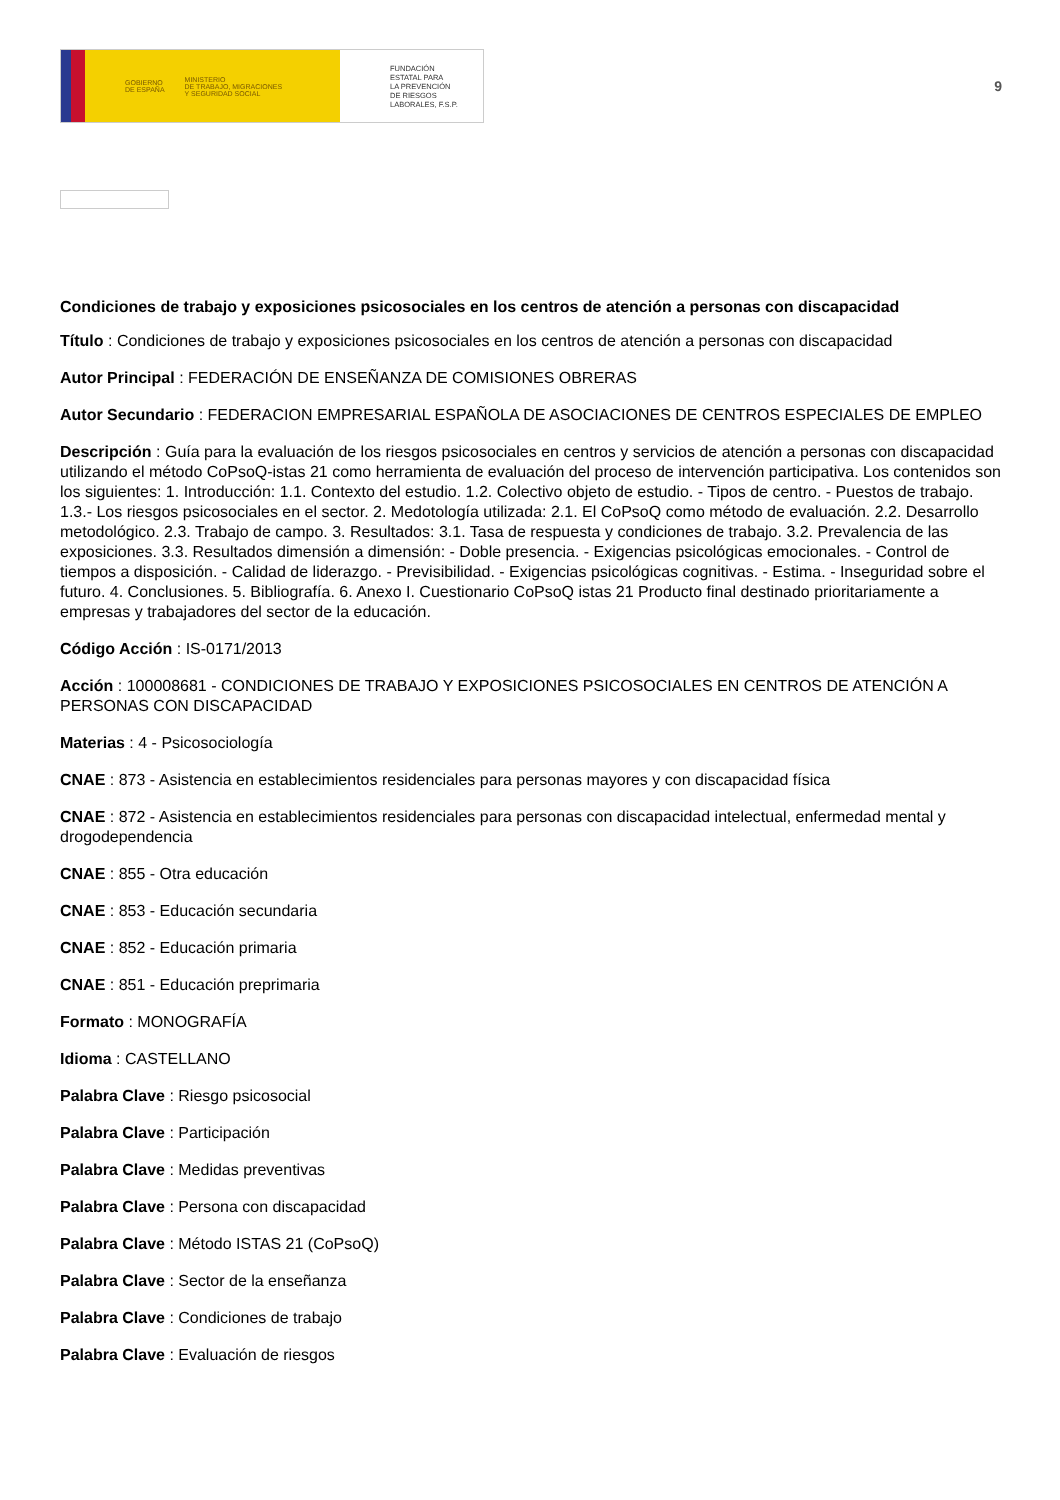GOBIERNO
DE ESPAÑA MINISTERIO
DE TRABAJO, MIGRACIONES
Y SEGURIDAD SOCIAL
FUNDACIÓN
ESTATAL PARA
LA PREVENCIÓN
DE RIESGOS
LABORALES, F.S.P.
9
Condiciones de trabajo y exposiciones psicosociales en los centros de atención a personas con discapacidad
Título : Condiciones de trabajo y exposiciones psicosociales en los centros de atención a personas con discapacidad
Autor Principal : FEDERACIÓN DE ENSEÑANZA DE COMISIONES OBRERAS
Autor Secundario : FEDERACION EMPRESARIAL ESPAÑOLA DE ASOCIACIONES DE CENTROS ESPECIALES DE EMPLEO
Descripción : Guía para la evaluación de los riesgos psicosociales en centros y servicios de atención a personas con discapacidad utilizando el método CoPsoQ-istas 21 como herramienta de evaluación del proceso de intervención participativa. Los contenidos son los siguientes: 1. Introducción: 1.1. Contexto del estudio. 1.2. Colectivo objeto de estudio. - Tipos de centro. - Puestos de trabajo. 1.3.- Los riesgos psicosociales en el sector. 2. Medotología utilizada: 2.1. El CoPsoQ como método de evaluación. 2.2. Desarrollo metodológico. 2.3. Trabajo de campo. 3. Resultados: 3.1. Tasa de respuesta y condiciones de trabajo. 3.2. Prevalencia de las exposiciones. 3.3. Resultados dimensión a dimensión: - Doble presencia. - Exigencias psicológicas emocionales. - Control de tiempos a disposición. - Calidad de liderazgo. - Previsibilidad. - Exigencias psicológicas cognitivas. - Estima. - Inseguridad sobre el futuro. 4. Conclusiones. 5. Bibliografía. 6. Anexo I. Cuestionario CoPsoQ istas 21 Producto final destinado prioritariamente a empresas y trabajadores del sector de la educación.
Código Acción : IS-0171/2013
Acción : 100008681 - CONDICIONES DE TRABAJO Y EXPOSICIONES PSICOSOCIALES EN CENTROS DE ATENCIÓN A PERSONAS CON DISCAPACIDAD
Materias : 4 - Psicosociología
CNAE : 873 - Asistencia en establecimientos residenciales para personas mayores y con discapacidad física
CNAE : 872 - Asistencia en establecimientos residenciales para personas con discapacidad intelectual, enfermedad mental y drogodependencia
CNAE : 855 - Otra educación
CNAE : 853 - Educación secundaria
CNAE : 852 - Educación primaria
CNAE : 851 - Educación preprimaria
Formato : MONOGRAFÍA
Idioma : CASTELLANO
Palabra Clave : Riesgo psicosocial
Palabra Clave : Participación
Palabra Clave : Medidas preventivas
Palabra Clave : Persona con discapacidad
Palabra Clave : Método ISTAS 21 (CoPsoQ)
Palabra Clave : Sector de la enseñanza
Palabra Clave : Condiciones de trabajo
Palabra Clave : Evaluación de riesgos